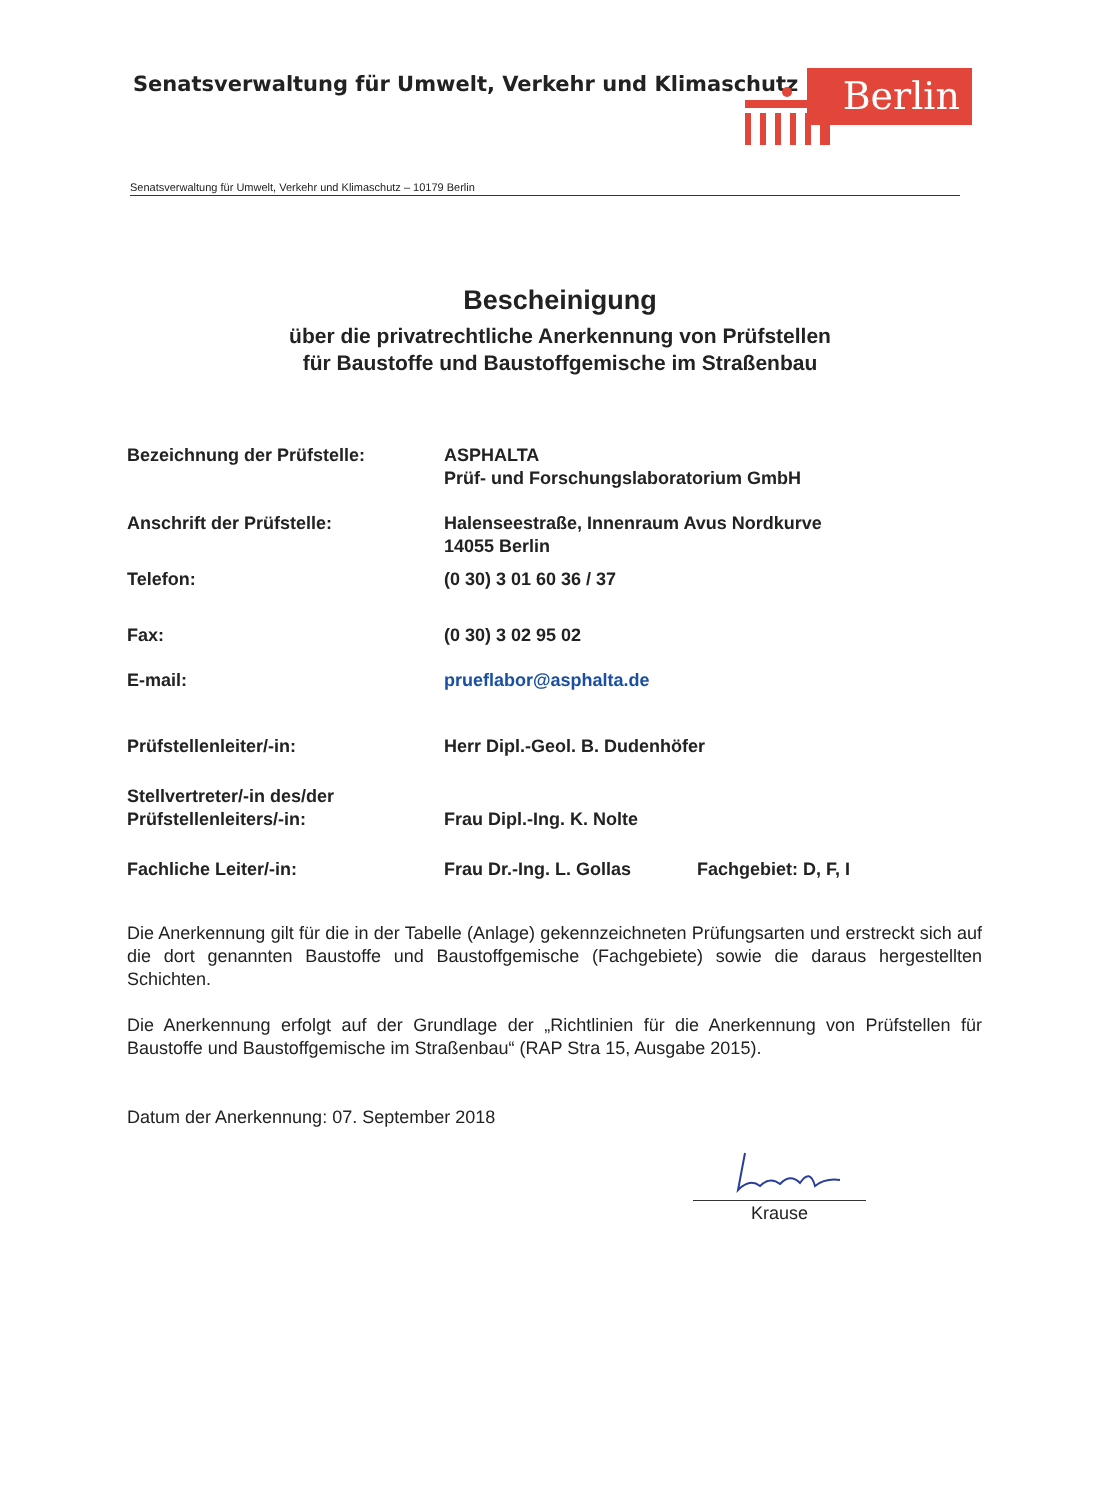Senatsverwaltung für Umwelt, Verkehr und Klimaschutz
Berlin
Senatsverwaltung für Umwelt, Verkehr und Klimaschutz – 10179 Berlin
Bescheinigung
über die privatrechtliche Anerkennung von Prüfstellen
für Baustoffe und Baustoffgemische im Straßenbau
Bezeichnung der Prüfstelle: ASPHALTA
Prüf- und Forschungslaboratorium GmbH
Anschrift der Prüfstelle: Halenseestraße, Innenraum Avus Nordkurve
14055 Berlin
Telefon: (0 30) 3 01 60 36 / 37
Fax: (0 30) 3 02 95 02
E-mail: prueflabor@asphalta.de
Prüfstellenleiter/-in: Herr Dipl.-Geol. B. Dudenhöfer
Stellvertreter/-in des/der
Prüfstellenleiters/-in:
Frau Dipl.-Ing. K. Nolte
Fachliche Leiter/-in: Frau Dr.-Ing. L. Gollas Fachgebiet: D, F, I
Die Anerkennung gilt für die in der Tabelle (Anlage) gekennzeichneten Prüfungsarten und erstreckt sich auf die dort genannten Baustoffe und Baustoffgemische (Fachgebiete) sowie die daraus hergestellten Schichten.
Die Anerkennung erfolgt auf der Grundlage der „Richtlinien für die Anerkennung von Prüfstellen für Baustoffe und Baustoffgemische im Straßenbau“ (RAP Stra 15, Ausgabe 2015).
Datum der Anerkennung: 07. September 2018
Krause